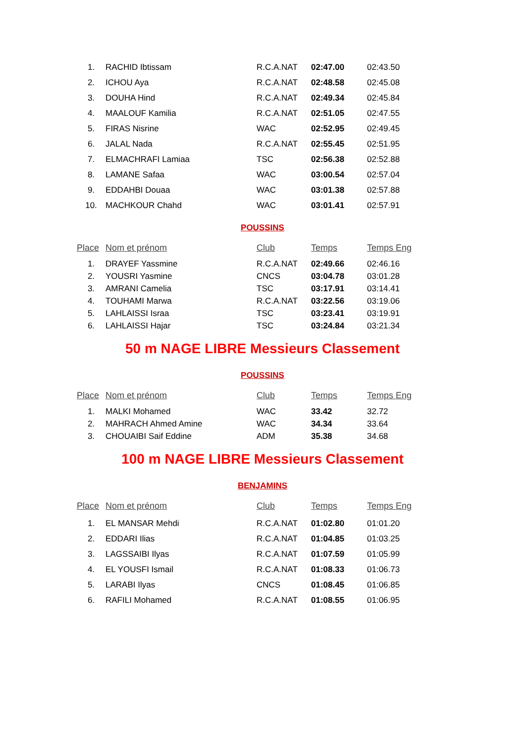| 1. | RACHID Ibtissam | R.C.A.NAT | 02:47.00 | 02:43.50 |
| 2. | ICHOU Aya | R.C.A.NAT | 02:48.58 | 02:45.08 |
| 3. | DOUHA Hind | R.C.A.NAT | 02:49.34 | 02:45.84 |
| 4. | MAALOUF Kamilia | R.C.A.NAT | 02:51.05 | 02:47.55 |
| 5. | FIRAS Nisrine | WAC | 02:52.95 | 02:49.45 |
| 6. | JALAL Nada | R.C.A.NAT | 02:55.45 | 02:51.95 |
| 7. | ELMACHRAFI Lamiaa | TSC | 02:56.38 | 02:52.88 |
| 8. | LAMANE Safaa | WAC | 03:00.54 | 02:57.04 |
| 9. | EDDAHBI Douaa | WAC | 03:01.38 | 02:57.88 |
| 10. | MACHKOUR Chahd | WAC | 03:01.41 | 02:57.91 |
POUSSINS
| Place | Nom et prénom | Club | Temps | Temps Eng |
| --- | --- | --- | --- | --- |
| 1. | DRAYEF Yassmine | R.C.A.NAT | 02:49.66 | 02:46.16 |
| 2. | YOUSRI Yasmine | CNCS | 03:04.78 | 03:01.28 |
| 3. | AMRANI Camelia | TSC | 03:17.91 | 03:14.41 |
| 4. | TOUHAMI Marwa | R.C.A.NAT | 03:22.56 | 03:19.06 |
| 5. | LAHLAISSI Israa | TSC | 03:23.41 | 03:19.91 |
| 6. | LAHLAISSI Hajar | TSC | 03:24.84 | 03:21.34 |
50 m NAGE LIBRE Messieurs Classement
POUSSINS
| Place | Nom et prénom | Club | Temps | Temps Eng |
| --- | --- | --- | --- | --- |
| 1. | MALKI Mohamed | WAC | 33.42 | 32.72 |
| 2. | MAHRACH Ahmed Amine | WAC | 34.34 | 33.64 |
| 3. | CHOUAIBI Saif Eddine | ADM | 35.38 | 34.68 |
100 m NAGE LIBRE Messieurs Classement
BENJAMINS
| Place | Nom et prénom | Club | Temps | Temps Eng |
| --- | --- | --- | --- | --- |
| 1. | EL MANSAR Mehdi | R.C.A.NAT | 01:02.80 | 01:01.20 |
| 2. | EDDARI Ilias | R.C.A.NAT | 01:04.85 | 01:03.25 |
| 3. | LAGSSAIBI Ilyas | R.C.A.NAT | 01:07.59 | 01:05.99 |
| 4. | EL YOUSFI Ismail | R.C.A.NAT | 01:08.33 | 01:06.73 |
| 5. | LARABI Ilyas | CNCS | 01:08.45 | 01:06.85 |
| 6. | RAFILI Mohamed | R.C.A.NAT | 01:08.55 | 01:06.95 |